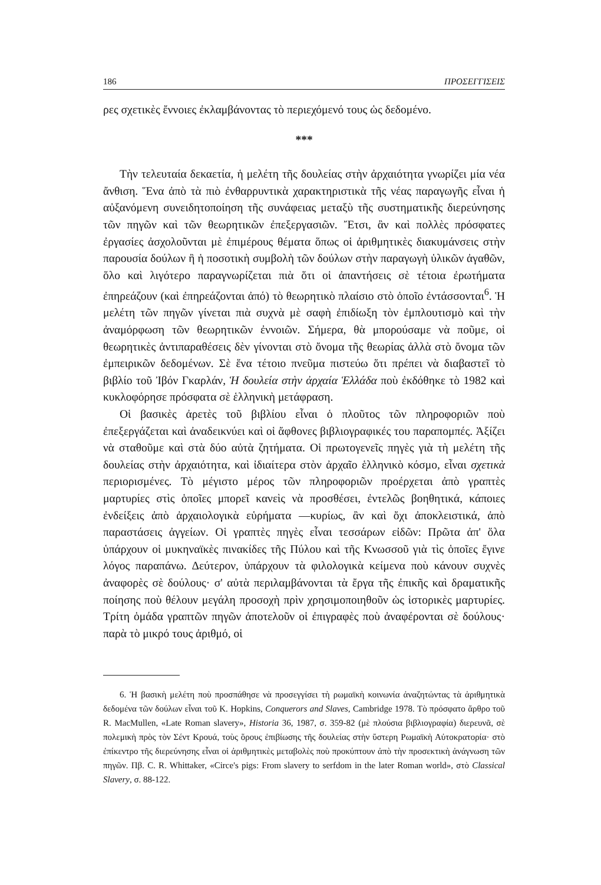186 ΠΡΟΣΕΓΓΙΣΕΙΣ
ρες σχετικὲς ἔννοιες ἐκλαμβάνοντας τὸ περιεχόμενό τους ὡς δεδομένο.
***
Τὴν τελευταία δεκαετία, ἡ μελέτη τῆς δουλείας στὴν ἀρχαιότητα γνωρίζει μία νέα ἄνθιση. Ἕνα ἀπὸ τὰ πιὸ ἐνθαρρυντικὰ χαρακτηριστικὰ τῆς νέας παραγωγῆς εἶναι ἡ αὐξανόμενη συνειδητοποίηση τῆς συνάφειας μεταξὺ τῆς συστηματικῆς διερεύνησης τῶν πηγῶν καὶ τῶν θεωρητικῶν ἐπεξεργασιῶν. Ἔτσι, ἂν καὶ πολλὲς πρόσφατες ἐργασίες ἀσχολοῦνται μὲ ἐπιμέρους θέματα ὅπως οἱ ἀριθμητικὲς διακυμάνσεις στὴν παρουσία δούλων ἢ ἡ ποσοτικὴ συμβολὴ τῶν δούλων στὴν παραγωγὴ ὑλικῶν ἀγαθῶν, ὅλο καὶ λιγότερο παραγνωρίζεται πιὰ ὅτι οἱ ἀπαντήσεις σὲ τέτοια ἐρωτήματα ἐπηρεάζουν (καὶ ἐπηρεάζονται ἀπό) τὸ θεωρητικὸ πλαίσιο στὸ ὁποῖο ἐντάσσονται<sup>6</sup>. Ἡ μελέτη τῶν πηγῶν γίνεται πιὰ συχνὰ μὲ σαφὴ ἐπιδίωξη τὸν ἐμπλουτισμὸ καὶ τὴν ἀναμόρφωση τῶν θεωρητικῶν ἐννοιῶν. Σήμερα, θὰ μπορούσαμε νὰ ποῦμε, οἱ θεωρητικὲς ἀντιπαραθέσεις δὲν γίνονται στὸ ὄνομα τῆς θεωρίας ἀλλὰ στὸ ὄνομα τῶν ἐμπειρικῶν δεδομένων. Σὲ ἕνα τέτοιο πνεῦμα πιστεύω ὅτι πρέπει νὰ διαβαστεῖ τὸ βιβλίο τοῦ Ἰβόν Γκαρλάν, Ἡ δουλεία στὴν ἀρχαία Ἑλλάδα ποὺ ἐκδόθηκε τὸ 1982 καὶ κυκλοφόρησε πρόσφατα σὲ ἑλληνικὴ μετάφραση.
Οἱ βασικὲς ἀρετὲς τοῦ βιβλίου εἶναι ὁ πλοῦτος τῶν πληροφοριῶν ποὺ ἐπεξεργάζεται καὶ ἀναδεικνύει καὶ οἱ ἄφθονες βιβλιογραφικές του παραπομπές. Ἀξίζει νὰ σταθοῦμε καὶ στὰ δύο αὐτὰ ζητήματα. Οἱ πρωτογενεῖς πηγὲς γιὰ τὴ μελέτη τῆς δουλείας στὴν ἀρχαιότητα, καὶ ἰδιαίτερα στὸν ἀρχαῖο ἑλληνικὸ κόσμο, εἶναι σχετικὰ περιορισμένες. Τὸ μέγιστο μέρος τῶν πληροφοριῶν προέρχεται ἀπὸ γραπτὲς μαρτυρίες στὶς ὁποῖες μπορεῖ κανεὶς νὰ προσθέσει, ἐντελῶς βοηθητικά, κάποιες ἐνδείξεις ἀπὸ ἀρχαιολογικὰ εὑρήματα —κυρίως, ἂν καὶ ὄχι ἀποκλειστικά, ἀπὸ παραστάσεις ἀγγείων. Οἱ γραπτὲς πηγὲς εἶναι τεσσάρων εἰδῶν: Πρῶτα ἀπ' ὅλα ὑπάρχουν οἱ μυκηναϊκὲς πινακίδες τῆς Πύλου καὶ τῆς Κνωσσοῦ γιὰ τὶς ὁποῖες ἔγινε λόγος παραπάνω. Δεύτερον, ὑπάρχουν τὰ φιλολογικὰ κείμενα ποὺ κάνουν συχνὲς ἀναφορὲς σὲ δούλους· σ' αὐτὰ περιλαμβάνονται τὰ ἔργα τῆς ἐπικῆς καὶ δραματικῆς ποίησης ποὺ θέλουν μεγάλη προσοχὴ πρὶν χρησιμοποιηθοῦν ὡς ἱστορικὲς μαρτυρίες. Τρίτη ὁμάδα γραπτῶν πηγῶν ἀποτελοῦν οἱ ἐπιγραφὲς ποὺ ἀναφέρονται σὲ δούλους· παρὰ τὸ μικρό τους ἀριθμό, οἱ
6. Ἡ βασικὴ μελέτη ποὺ προσπάθησε νὰ προσεγγίσει τὴ ρωμαϊκὴ κοινωνία ἀναζητώντας τὰ ἀριθμητικὰ δεδομένα τῶν δούλων εἶναι τοῦ K. Hopkins, Conquerors and Slaves, Cambridge 1978. Τὸ πρόσφατο ἄρθρο τοῦ R. MacMullen, «Late Roman slavery», Historia 36, 1987, σ. 359-82 (μὲ πλούσια βιβλιογραφία) διερευνᾶ, σὲ πολεμικὴ πρὸς τὸν Σέντ Κρουά, τοὺς ὅρους ἐπιβίωσης τῆς δουλείας στὴν ὕστερη Ρωμαϊκὴ Αὐτοκρατορία· στὸ ἐπίκεντρο τῆς διερεύνησης εἶναι οἱ ἀριθμητικὲς μεταβολὲς ποὺ προκύπτουν ἀπὸ τὴν προσεκτικὴ ἀνάγνωση τῶν πηγῶν. Πβ. C. R. Whittaker, «Circe's pigs: From slavery to serfdom in the later Roman world», στὸ Classical Slavery, σ. 88-122.